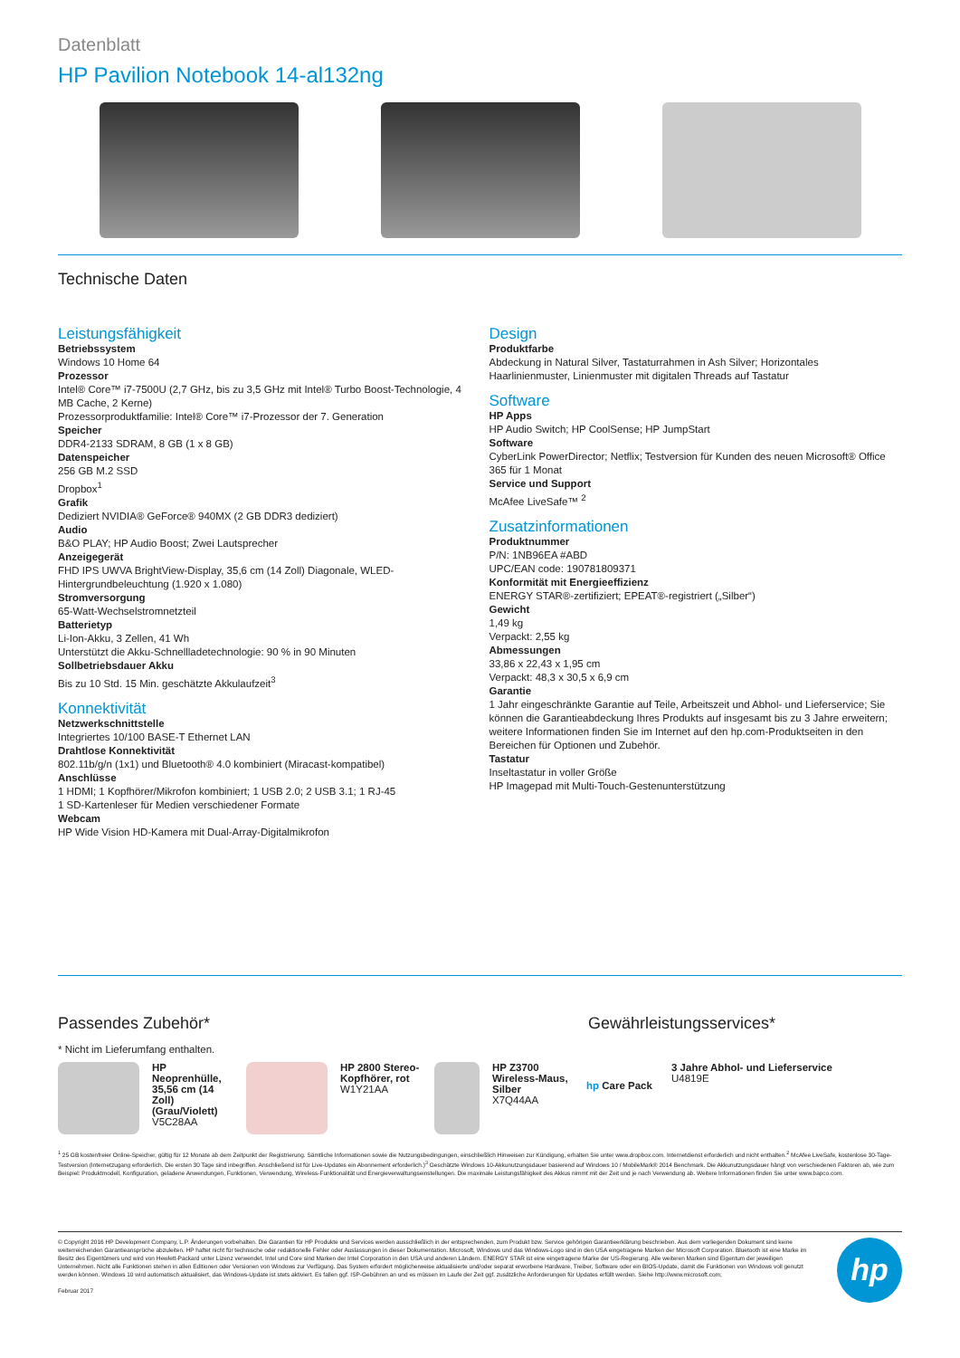Datenblatt
HP Pavilion Notebook 14-al132ng
Technische Daten
Leistungsfähigkeit
Betriebssystem
Windows 10 Home 64
Prozessor
Intel® Core™ i7-7500U (2,7 GHz, bis zu 3,5 GHz mit Intel® Turbo Boost-Technologie, 4 MB Cache, 2 Kerne)
Prozessorproduktfamilie: Intel® Core™ i7-Prozessor der 7. Generation
Speicher
DDR4-2133 SDRAM, 8 GB (1 x 8 GB)
Datenspeicher
256 GB M.2 SSD
Dropbox<sup>1</sup>
Grafik
Dediziert NVIDIA® GeForce® 940MX (2 GB DDR3 dediziert)
Audio
B&O PLAY; HP Audio Boost; Zwei Lautsprecher
Anzeigegerät
FHD IPS UWVA BrightView-Display, 35,6 cm (14 Zoll) Diagonale, WLED-Hintergrundbeleuchtung (1.920 x 1.080)
Stromversorgung
65-Watt-Wechselstromnetzteil
Batterietyp
Li-Ion-Akku, 3 Zellen, 41 Wh
Unterstützt die Akku-Schnellladetechnologie: 90 % in 90 Minuten
Sollbetriebsdauer Akku
Bis zu 10 Std. 15 Min. geschätzte Akkulaufzeit<sup>3</sup>
Konnektivität
Netzwerkschnittstelle
Integriertes 10/100 BASE-T Ethernet LAN
Drahtlose Konnektivität
802.11b/g/n (1x1) und Bluetooth® 4.0 kombiniert (Miracast-kompatibel)
Anschlüsse
1 HDMI; 1 Kopfhörer/Mikrofon kombiniert; 1 USB 2.0; 2 USB 3.1; 1 RJ-45
1 SD-Kartenleser für Medien verschiedener Formate
Webcam
HP Wide Vision HD-Kamera mit Dual-Array-Digitalmikrofon
Design
Produktfarbe
Abdeckung in Natural Silver, Tastaturrahmen in Ash Silver; Horizontales Haarlinienmuster, Linienmuster mit digitalen Threads auf Tastatur
Software
HP Apps
HP Audio Switch; HP CoolSense; HP JumpStart
Software
CyberLink PowerDirector; Netflix; Testversion für Kunden des neuen Microsoft® Office 365 für 1 Monat
Service und Support
McAfee LiveSafe™ <sup>2</sup>
Zusatzinformationen
Produktnummer
P/N: 1NB96EA #ABD
UPC/EAN code: 190781809371
Konformität mit Energieeffizienz
ENERGY STAR®-zertifiziert; EPEAT®-registriert („Silber“)
Gewicht
1,49 kg
Verpackt: 2,55 kg
Abmessungen
33,86 x 22,43 x 1,95 cm
Verpackt: 48,3 x 30,5 x 6,9 cm
Garantie
1 Jahr eingeschränkte Garantie auf Teile, Arbeitszeit und Abhol- und Lieferservice; Sie können die Garantieabdeckung Ihres Produkts auf insgesamt bis zu 3 Jahre erweitern; weitere Informationen finden Sie im Internet auf den hp.com-Produktseiten in den Bereichen für Optionen und Zubehör.
Tastatur
Inseltastatur in voller Größe
HP Imagepad mit Multi-Touch-Gestenunterstützung
Passendes Zubehör* Gewährleistungsservices*
* Nicht im Lieferumfang enthalten.
HP Neoprenhülle, 35,56 cm (14 Zoll) (Grau/Violett)
V5C28AA
HP 2800 Stereo-Kopfhörer, rot
W1Y21AA
HP Z3700 Wireless-Maus, Silber
X7Q44AA
hp Care Pack
3 Jahre Abhol- und Lieferservice
U4819E
<sup>1</sup> 25 GB kostenfreier Online-Speicher, gültig für 12 Monate ab dem Zeitpunkt der Registrierung. Sämtliche Informationen sowie die Nutzungsbedingungen, einschließlich Hinweisen zur Kündigung, erhalten Sie unter www.dropbox.com. Internetdienst erforderlich und nicht enthalten.<sup>2</sup> McAfee LiveSafe, kostenlose 30-Tage-Testversion (Internetzugang erforderlich. Die ersten 30 Tage sind inbegriffen. Anschließend ist für Live-Updates ein Abonnement erforderlich.)<sup>3</sup> Geschätzte Windows 10-Akkunutzungsdauer basierend auf Windows 10 / MobileMark® 2014 Benchmark. Die Akkunutzungsdauer hängt von verschiedenen Faktoren ab, wie zum Beispiel: Produktmodell, Konfiguration, geladene Anwendungen, Funktionen, Verwendung, Wireless-Funktionalität und Energieverwaltungseinstellungen. Die maximale Leistungsfähigkeit des Akkus nimmt mit der Zeit und je nach Verwendung ab. Weitere Informationen finden Sie unter www.bapco.com.
© Copyright 2016 HP Development Company, L.P. Änderungen vorbehalten. Die Garantien für HP Produkte und Services werden ausschließlich in der entsprechenden, zum Produkt bzw. Service gehörigen Garantieerklärung beschrieben. Aus dem vorliegenden Dokument sind keine weiterreichenden Garantieansprüche abzuleiten. HP haftet nicht für technische oder redaktionelle Fehler oder Auslassungen in dieser Dokumentation. Microsoft, Windows und das Windows-Logo sind in den USA eingetragene Marken der Microsoft Corporation. Bluetooth ist eine Marke im Besitz des Eigentümers und wird von Hewlett-Packard unter Lizenz verwendet. Intel und Core sind Marken der Intel Corporation in den USA und anderen Ländern. ENERGY STAR ist eine eingetragene Marke der US-Regierung. Alle weiteren Marken sind Eigentum der jeweiligen Unternehmen. Nicht alle Funktionen stehen in allen Editionen oder Versionen von Windows zur Verfügung. Das System erfordert möglicherweise aktualisierte und/oder separat erworbene Hardware, Treiber, Software oder ein BIOS-Update, damit die Funktionen von Windows voll genutzt werden können. Windows 10 wird automatisch aktualisiert, das Windows-Update ist stets aktiviert. Es fallen ggf. ISP-Gebühren an und es müssen im Laufe der Zeit ggf. zusätzliche Anforderungen für Updates erfüllt werden. Siehe http://www.microsoft.com;
Februar 2017
hp